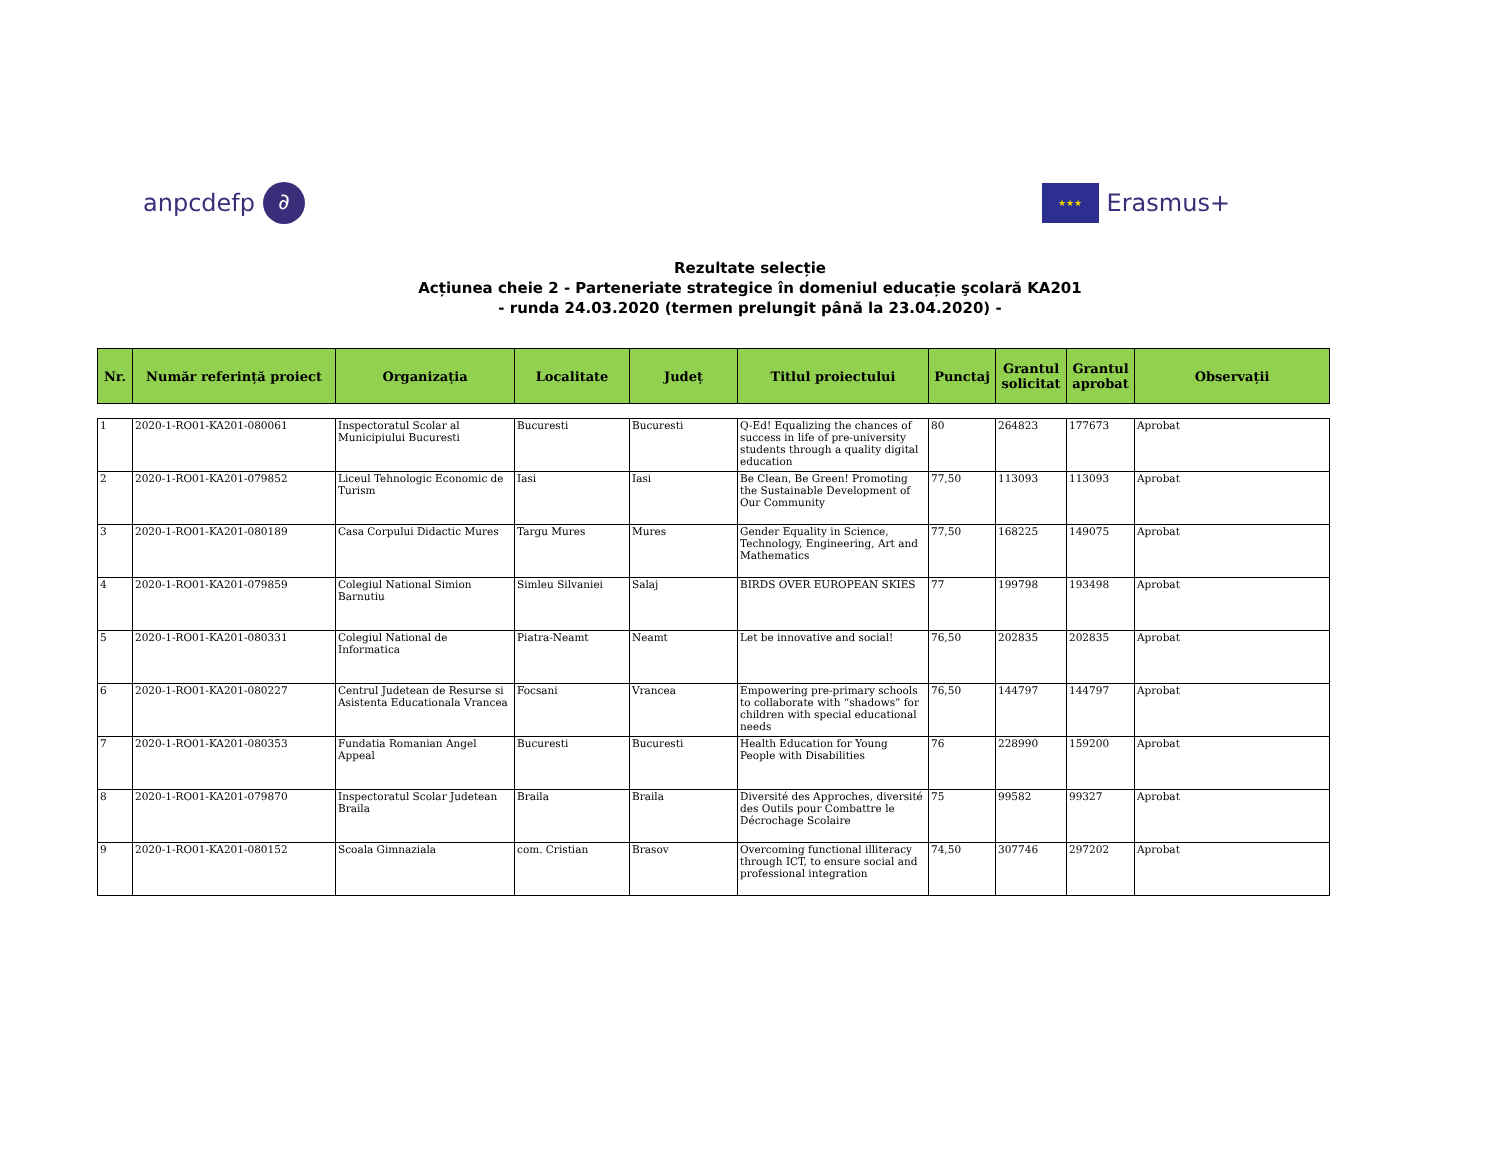anpcdefp ∂
★★★
Erasmus+
Rezultate selecție
Acțiunea cheie 2 - Parteneriate strategice în domeniul educație şcolară KA201
- runda 24.03.2020 (termen prelungit până la 23.04.2020) -
| Nr. | Număr referință proiect | Organizația | Localitate | Județ | Titlul proiectului | Punctaj | Grantul solicitat | Grantul aprobat | Observații |
| --- | --- | --- | --- | --- | --- | --- | --- | --- | --- |
| 1 | 2020-1-RO01-KA201-080061 | Inspectoratul Scolar al Municipiului Bucuresti | Bucuresti | Bucuresti | Q-Ed! Equalizing the chances of success in life of pre-university students through a quality digital education | 80 | 264823 | 177673 | Aprobat |
| 2 | 2020-1-RO01-KA201-079852 | Liceul Tehnologic Economic de Turism | Iasi | Iasi | Be Clean, Be Green! Promoting the Sustainable Development of Our Community | 77,50 | 113093 | 113093 | Aprobat |
| 3 | 2020-1-RO01-KA201-080189 | Casa Corpului Didactic Mures | Targu Mures | Mures | Gender Equality in Science, Technology, Engineering, Art and Mathematics | 77,50 | 168225 | 149075 | Aprobat |
| 4 | 2020-1-RO01-KA201-079859 | Colegiul National Simion Barnutiu | Simleu Silvaniei | Salaj | BIRDS OVER EUROPEAN SKIES | 77 | 199798 | 193498 | Aprobat |
| 5 | 2020-1-RO01-KA201-080331 | Colegiul National de Informatica | Piatra-Neamt | Neamt | Let be innovative and social! | 76,50 | 202835 | 202835 | Aprobat |
| 6 | 2020-1-RO01-KA201-080227 | Centrul Judetean de Resurse si Asistenta Educationala Vrancea | Focsani | Vrancea | Empowering pre-primary schools to collaborate with “shadows” for children with special educational needs | 76,50 | 144797 | 144797 | Aprobat |
| 7 | 2020-1-RO01-KA201-080353 | Fundatia Romanian Angel Appeal | Bucuresti | Bucuresti | Health Education for Young People with Disabilities | 76 | 228990 | 159200 | Aprobat |
| 8 | 2020-1-RO01-KA201-079870 | Inspectoratul Scolar Judetean Braila | Braila | Braila | Diversité des Approches, diversité des Outils pour Combattre le Décrochage Scolaire | 75 | 99582 | 99327 | Aprobat |
| 9 | 2020-1-RO01-KA201-080152 | Scoala Gimnaziala | com. Cristian | Brasov | Overcoming functional illiteracy through ICT, to ensure social and professional integration | 74,50 | 307746 | 297202 | Aprobat |